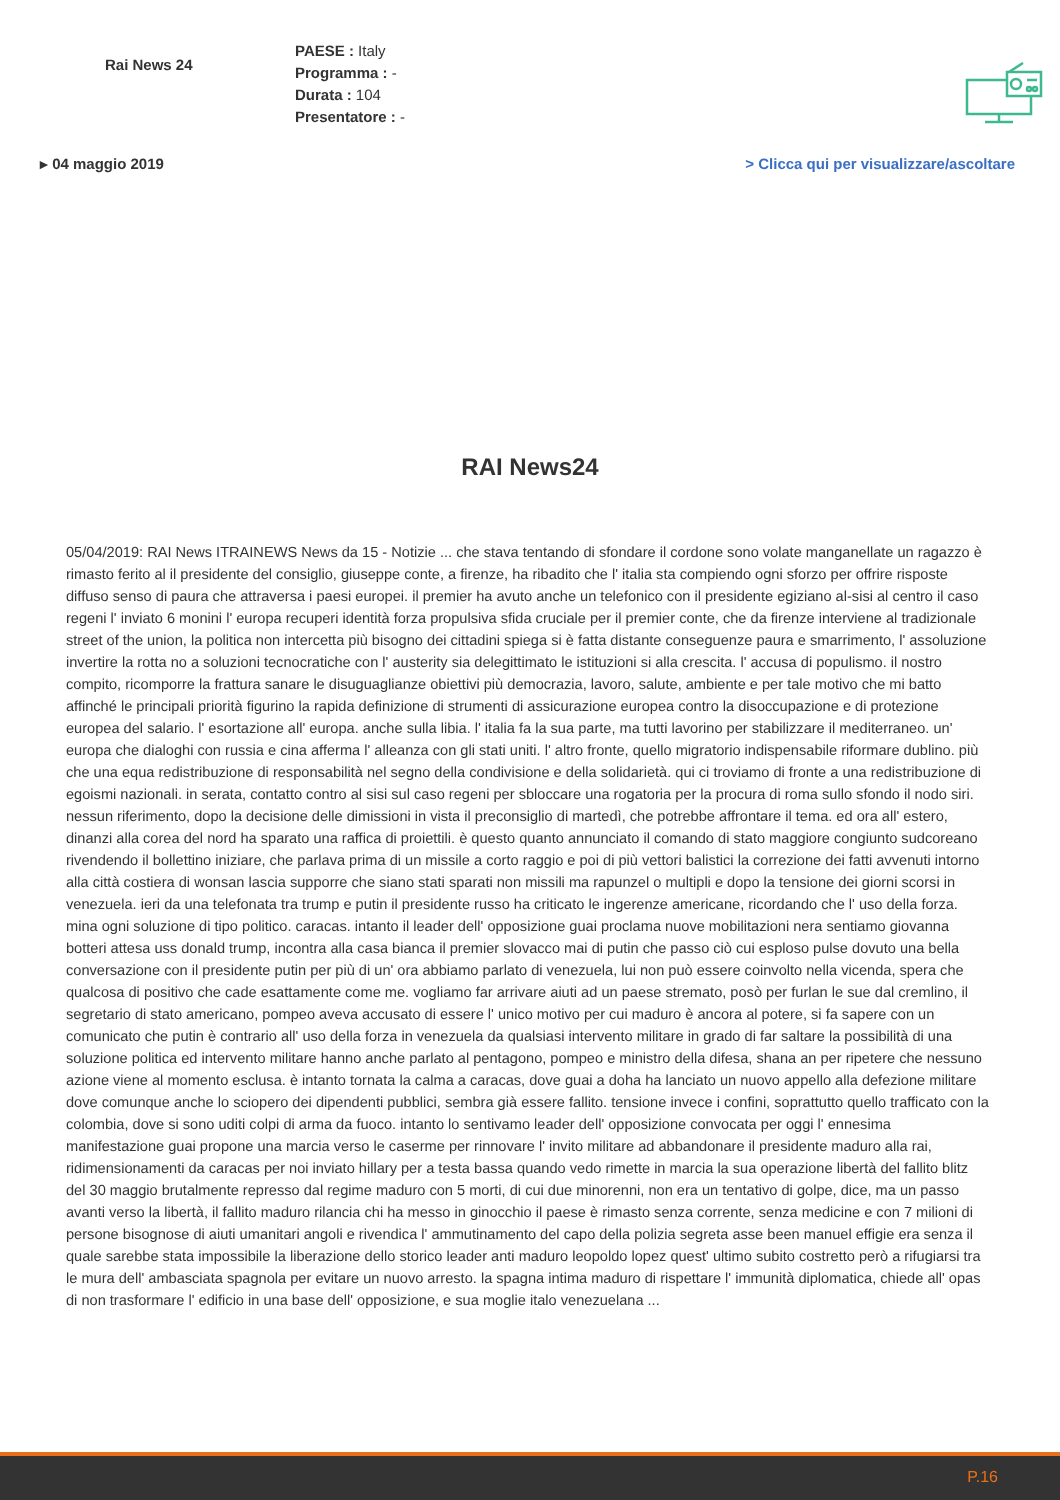Rai News 24
PAESE : Italy
Programma : -
Durata : 104
Presentatore : -
▸ 04 maggio 2019 > Clicca qui per visualizzare/ascoltare
RAI News24
05/04/2019: RAI News ITRAINEWS News da 15 - Notizie ... che stava tentando di sfondare il cordone sono volate manganellate un ragazzo è rimasto ferito al il presidente del consiglio, giuseppe conte, a firenze, ha ribadito che l' italia sta compiendo ogni sforzo per offrire risposte diffuso senso di paura che attraversa i paesi europei. il premier ha avuto anche un telefonico con il presidente egiziano al-sisi al centro il caso regeni l' inviato 6 monini l' europa recuperi identità forza propulsiva sfida cruciale per il premier conte, che da firenze interviene al tradizionale street of the union, la politica non intercetta più bisogno dei cittadini spiega si è fatta distante conseguenze paura e smarrimento, l' assoluzione invertire la rotta no a soluzioni tecnocratiche con l' austerity sia delegittimato le istituzioni si alla crescita. l' accusa di populismo. il nostro compito, ricomporre la frattura sanare le disuguaglianze obiettivi più democrazia, lavoro, salute, ambiente e per tale motivo che mi batto affinché le principali priorità figurino la rapida definizione di strumenti di assicurazione europea contro la disoccupazione e di protezione europea del salario. l' esortazione all' europa. anche sulla libia. l' italia fa la sua parte, ma tutti lavorino per stabilizzare il mediterraneo. un' europa che dialoghi con russia e cina afferma l' alleanza con gli stati uniti. l' altro fronte, quello migratorio indispensabile riformare dublino. più che una equa redistribuzione di responsabilità nel segno della condivisione e della solidarietà. qui ci troviamo di fronte a una redistribuzione di egoismi nazionali. in serata, contatto contro al sisi sul caso regeni per sbloccare una rogatoria per la procura di roma sullo sfondo il nodo siri. nessun riferimento, dopo la decisione delle dimissioni in vista il preconsiglio di martedì, che potrebbe affrontare il tema. ed ora all' estero, dinanzi alla corea del nord ha sparato una raffica di proiettili. è questo quanto annunciato il comando di stato maggiore congiunto sudcoreano rivendendo il bollettino iniziare, che parlava prima di un missile a corto raggio e poi di più vettori balistici la correzione dei fatti avvenuti intorno alla città costiera di wonsan lascia supporre che siano stati sparati non missili ma rapunzel o multipli e dopo la tensione dei giorni scorsi in venezuela. ieri da una telefonata tra trump e putin il presidente russo ha criticato le ingerenze americane, ricordando che l' uso della forza. mina ogni soluzione di tipo politico. caracas. intanto il leader dell' opposizione guai proclama nuove mobilitazioni nera sentiamo giovanna botteri attesa uss donald trump, incontra alla casa bianca il premier slovacco mai di putin che passo ciò cui esploso pulse dovuto una bella conversazione con il presidente putin per più di un' ora abbiamo parlato di venezuela, lui non può essere coinvolto nella vicenda, spera che qualcosa di positivo che cade esattamente come me. vogliamo far arrivare aiuti ad un paese stremato, posò per furlan le sue dal cremlino, il segretario di stato americano, pompeo aveva accusato di essere l' unico motivo per cui maduro è ancora al potere, si fa sapere con un comunicato che putin è contrario all' uso della forza in venezuela da qualsiasi intervento militare in grado di far saltare la possibilità di una soluzione politica ed intervento militare hanno anche parlato al pentagono, pompeo e ministro della difesa, shana an per ripetere che nessuno azione viene al momento esclusa. è intanto tornata la calma a caracas, dove guai a doha ha lanciato un nuovo appello alla defezione militare dove comunque anche lo sciopero dei dipendenti pubblici, sembra già essere fallito. tensione invece i confini, soprattutto quello trafficato con la colombia, dove si sono uditi colpi di arma da fuoco. intanto lo sentivamo leader dell' opposizione convocata per oggi l' ennesima manifestazione guai propone una marcia verso le caserme per rinnovare l' invito militare ad abbandonare il presidente maduro alla rai, ridimensionamenti da caracas per noi inviato hillary per a testa bassa quando vedo rimette in marcia la sua operazione libertà del fallito blitz del 30 maggio brutalmente represso dal regime maduro con 5 morti, di cui due minorenni, non era un tentativo di golpe, dice, ma un passo avanti verso la libertà, il fallito maduro rilancia chi ha messo in ginocchio il paese è rimasto senza corrente, senza medicine e con 7 milioni di persone bisognose di aiuti umanitari angoli e rivendica l' ammutinamento del capo della polizia segreta asse been manuel effigie era senza il quale sarebbe stata impossibile la liberazione dello storico leader anti maduro leopoldo lopez quest' ultimo subito costretto però a rifugiarsi tra le mura dell' ambasciata spagnola per evitare un nuovo arresto. la spagna intima maduro di rispettare l' immunità diplomatica, chiede all' opas di non trasformare l' edificio in una base dell' opposizione, e sua moglie italo venezuelana ...
P.16